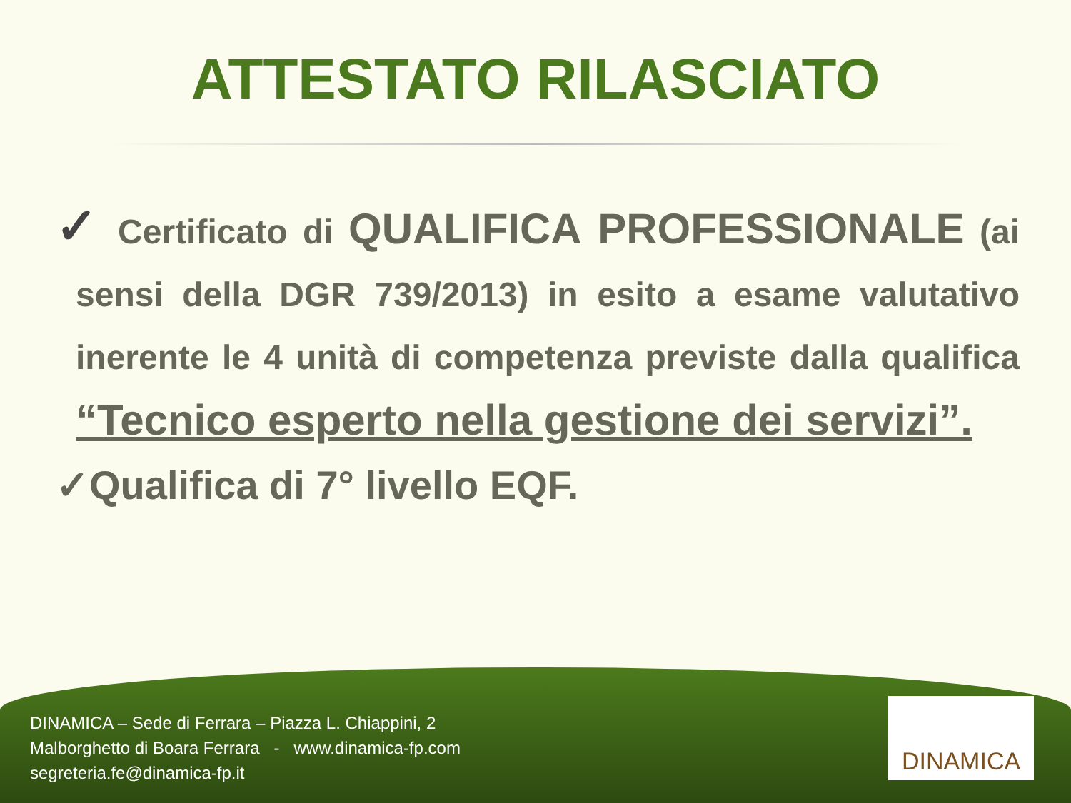ATTESTATO RILASCIATO
✓ Certificato di QUALIFICA PROFESSIONALE (ai sensi della DGR 739/2013) in esito a esame valutativo inerente le 4 unità di competenza previste dalla qualifica “Tecnico esperto nella gestione dei servizi”.
✓Qualifica di 7° livello EQF.
DINAMICA – Sede di Ferrara – Piazza L. Chiappini, 2
Malborghetto di Boara Ferrara - www.dinamica-fp.com
segreteria.fe@dinamica-fp.it
DINAMICA